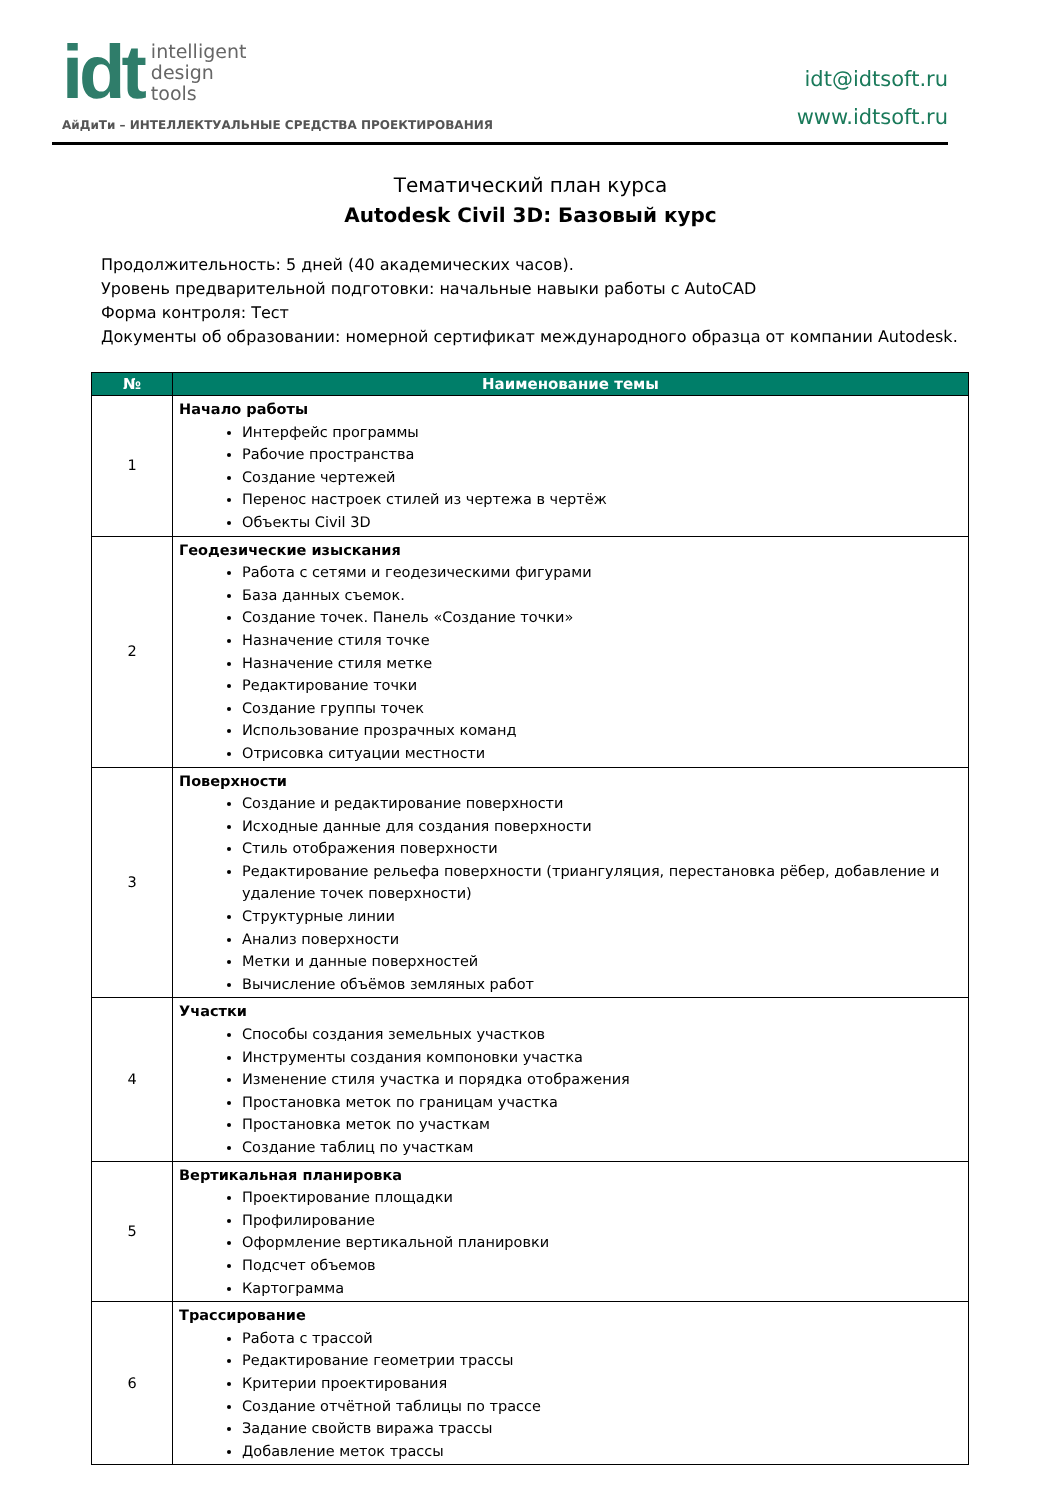idt
intelligent
design
tools
АйДиТи – ИНТЕЛЛЕКТУАЛЬНЫЕ СРЕДСТВА ПРОЕКТИРОВАНИЯ
idt@idtsoft.ru
www.idtsoft.ru
Тематический план курса
Autodesk Civil 3D: Базовый курс
Продолжительность: 5 дней (40 академических часов).
Уровень предварительной подготовки: начальные навыки работы с AutoCAD
Форма контроля: Тест
Документы об образовании: номерной сертификат международного образца от компании Autodesk.
| № | Наименование темы |
| --- | --- |
| 1 | Начало работы Интерфейс программы Рабочие пространства Создание чертежей Перенос настроек стилей из чертежа в чертёж Объекты Civil 3D |
| 2 | Геодезические изыскания Работа с сетями и геодезическими фигурами База данных съемок. Создание точек. Панель «Создание точки» Назначение стиля точке Назначение стиля метке Редактирование точки Создание группы точек Использование прозрачных команд Отрисовка ситуации местности |
| 3 | Поверхности Создание и редактирование поверхности Исходные данные для создания поверхности Стиль отображения поверхности Редактирование рельефа поверхности (триангуляция, перестановка рёбер, добавление и удаление точек поверхности) Структурные линии Анализ поверхности Метки и данные поверхностей Вычисление объёмов земляных работ |
| 4 | Участки Способы создания земельных участков Инструменты создания компоновки участка Изменение стиля участка и порядка отображения Простановка меток по границам участка Простановка меток по участкам Создание таблиц по участкам |
| 5 | Вертикальная планировка Проектирование площадки Профилирование Оформление вертикальной планировки Подсчет объемов Картограмма |
| 6 | Трассирование Работа с трассой Редактирование геометрии трассы Критерии проектирования Создание отчётной таблицы по трассе Задание свойств виража трассы Добавление меток трассы |